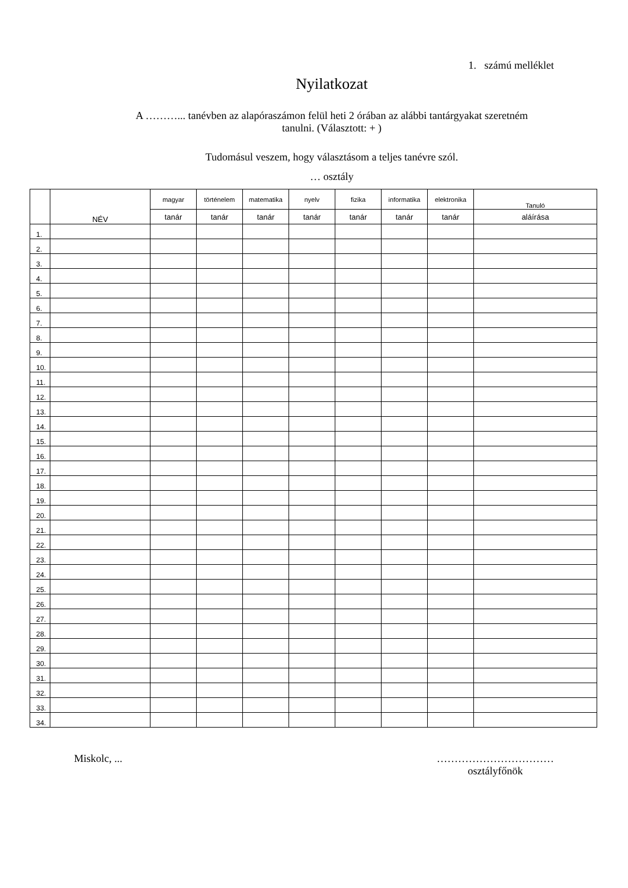1. számú melléklet
Nyilatkozat
A ………... tanévben az alapóraszámon felül heti 2 órában az alábbi tantárgyakat szeretném
tanulni. (Választott: + )
Tudomásul veszem, hogy választásom a teljes tanévre szól.
… osztály
| | NÉV | magyar | történelem | matematika | nyelv | fizika | informatika | elektronika | Tanuló |
| --- | --- | --- | --- | --- | --- | --- | --- | --- | --- |
| | | tanár | tanár | tanár | tanár | tanár | tanár | tanár | aláírása |
| 1. | | | | | | | | | |
| 2. | | | | | | | | | |
| 3. | | | | | | | | | |
| 4. | | | | | | | | | |
| 5. | | | | | | | | | |
| 6. | | | | | | | | | |
| 7. | | | | | | | | | |
| 8. | | | | | | | | | |
| 9. | | | | | | | | | |
| 10. | | | | | | | | | |
| 11. | | | | | | | | | |
| 12. | | | | | | | | | |
| 13. | | | | | | | | | |
| 14. | | | | | | | | | |
| 15. | | | | | | | | | |
| 16. | | | | | | | | | |
| 17. | | | | | | | | | |
| 18. | | | | | | | | | |
| 19. | | | | | | | | | |
| 20. | | | | | | | | | |
| 21. | | | | | | | | | |
| 22. | | | | | | | | | |
| 23. | | | | | | | | | |
| 24. | | | | | | | | | |
| 25. | | | | | | | | | |
| 26. | | | | | | | | | |
| 27. | | | | | | | | | |
| 28. | | | | | | | | | |
| 29. | | | | | | | | | |
| 30. | | | | | | | | | |
| 31. | | | | | | | | | |
| 32. | | | | | | | | | |
| 33. | | | | | | | | | |
| 34. | | | | | | | | | |
Miskolc, ... ……………………………
osztályfőnök